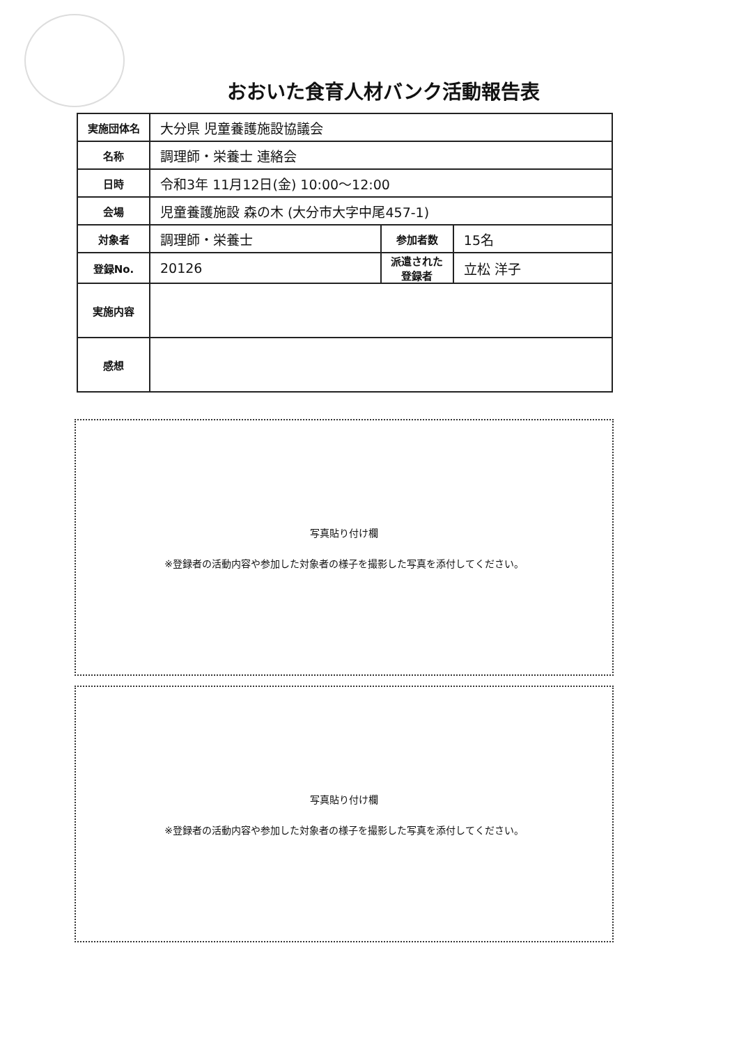おおいた食育人材バンク活動報告表
| 実施団体名 | 大分県 児童養護施設協議会 | | |
| 名称 | 調理師・栄養士 連絡会 | | |
| 日時 | 令和3年 11月12日(金) 10:00～12:00 | | |
| 会場 | 児童養護施設 森の木 (大分市大字中尾457-1) | | |
| 対象者 | 調理師・栄養士 | 参加者数 | 15名 |
| 登録No. | 20126 | 派遣された 登録者 | 立松 洋子 |
| 実施内容 | | | |
| 感想 | | | |
写真貼り付け欄
※登録者の活動内容や参加した対象者の様子を撮影した写真を添付してください。
写真貼り付け欄
※登録者の活動内容や参加した対象者の様子を撮影した写真を添付してください。